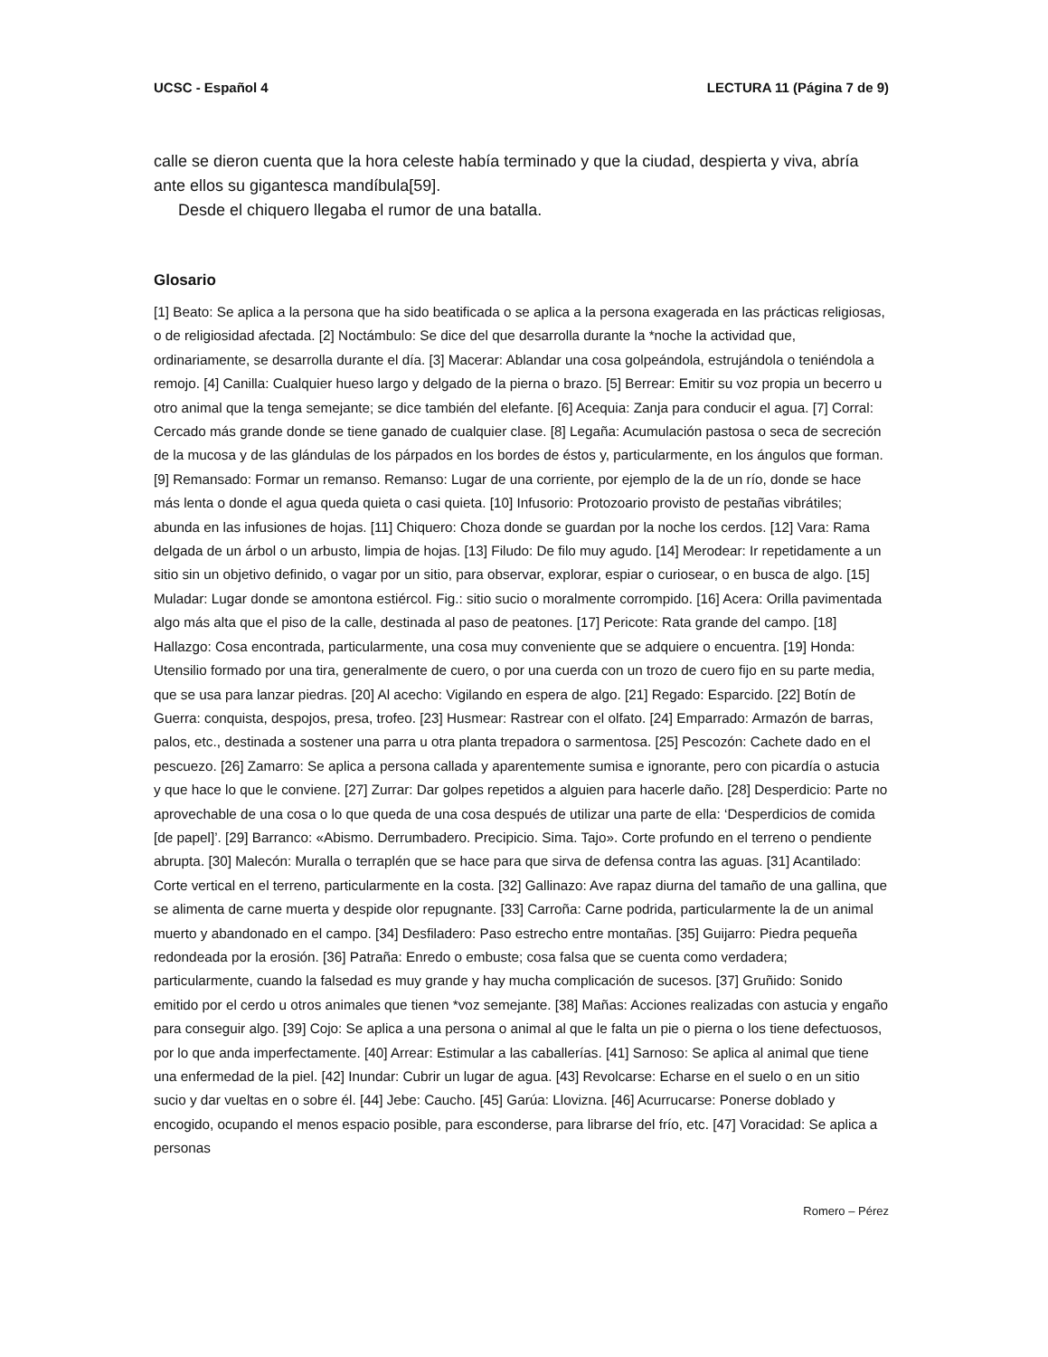UCSC - Español 4 LECTURA 11 (Página 7 de 9)
calle se dieron cuenta que la hora celeste había terminado y que la ciudad, despierta y viva, abría ante ellos su gigantesca mandíbula[59].
Desde el chiquero llegaba el rumor de una batalla.
Glosario
[1] Beato: Se aplica a la persona que ha sido beatificada o se aplica a la persona exagerada en las prácticas religiosas, o de religiosidad afectada. [2] Noctámbulo: Se dice del que desarrolla durante la *noche la actividad que, ordinariamente, se desarrolla durante el día. [3] Macerar: Ablandar una cosa golpeándola, estrujándola o teniéndola a remojo. [4] Canilla: Cualquier hueso largo y delgado de la pierna o brazo. [5] Berrear: Emitir su voz propia un becerro u otro animal que la tenga semejante; se dice también del elefante. [6] Acequia: Zanja para conducir el agua. [7] Corral: Cercado más grande donde se tiene ganado de cualquier clase. [8] Legaña: Acumulación pastosa o seca de secreción de la mucosa y de las glándulas de los párpados en los bordes de éstos y, particularmente, en los ángulos que forman. [9] Remansado: Formar un remanso. Remanso: Lugar de una corriente, por ejemplo de la de un río, donde se hace más lenta o donde el agua queda quieta o casi quieta. [10] Infusorio: Protozoario provisto de pestañas vibrátiles; abunda en las infusiones de hojas. [11] Chiquero: Choza donde se guardan por la noche los cerdos. [12] Vara: Rama delgada de un árbol o un arbusto, limpia de hojas. [13] Filudo: De filo muy agudo. [14] Merodear: Ir repetidamente a un sitio sin un objetivo definido, o vagar por un sitio, para observar, explorar, espiar o curiosear, o en busca de algo. [15] Muladar: Lugar donde se amontona estiércol. Fig.: sitio sucio o moralmente corrompido. [16] Acera: Orilla pavimentada algo más alta que el piso de la calle, destinada al paso de peatones. [17] Pericote: Rata grande del campo. [18] Hallazgo: Cosa encontrada, particularmente, una cosa muy conveniente que se adquiere o encuentra. [19] Honda: Utensilio formado por una tira, generalmente de cuero, o por una cuerda con un trozo de cuero fijo en su parte media, que se usa para lanzar piedras. [20] Al acecho: Vigilando en espera de algo. [21] Regado: Esparcido. [22] Botín de Guerra: conquista, despojos, presa, trofeo. [23] Husmear: Rastrear con el olfato. [24] Emparrado: Armazón de barras, palos, etc., destinada a sostener una parra u otra planta trepadora o sarmentosa. [25] Pescozón: Cachete dado en el pescuezo. [26] Zamarro: Se aplica a persona callada y aparentemente sumisa e ignorante, pero con picardía o astucia y que hace lo que le conviene. [27] Zurrar: Dar golpes repetidos a alguien para hacerle daño. [28] Desperdicio: Parte no aprovechable de una cosa o lo que queda de una cosa después de utilizar una parte de ella: ‘Desperdicios de comida [de papel]’. [29] Barranco: «Abismo. Derrumbadero. Precipicio. Sima. Tajo». Corte profundo en el terreno o pendiente abrupta. [30] Malecón: Muralla o terraplén que se hace para que sirva de defensa contra las aguas. [31] Acantilado: Corte vertical en el terreno, particularmente en la costa. [32] Gallinazo: Ave rapaz diurna del tamaño de una gallina, que se alimenta de carne muerta y despide olor repugnante. [33] Carroña: Carne podrida, particularmente la de un animal muerto y abandonado en el campo. [34] Desfiladero: Paso estrecho entre montañas. [35] Guijarro: Piedra pequeña redondeada por la erosión. [36] Patraña: Enredo o embuste; cosa falsa que se cuenta como verdadera; particularmente, cuando la falsedad es muy grande y hay mucha complicación de sucesos. [37] Gruñido: Sonido emitido por el cerdo u otros animales que tienen *voz semejante. [38] Mañas: Acciones realizadas con astucia y engaño para conseguir algo. [39] Cojo: Se aplica a una persona o animal al que le falta un pie o pierna o los tiene defectuosos, por lo que anda imperfectamente. [40] Arrear: Estimular a las caballerías. [41] Sarnoso: Se aplica al animal que tiene una enfermedad de la piel. [42] Inundar: Cubrir un lugar de agua. [43] Revolcarse: Echarse en el suelo o en un sitio sucio y dar vueltas en o sobre él. [44] Jebe: Caucho. [45] Garúa: Llovizna. [46] Acurrucarse: Ponerse doblado y encogido, ocupando el menos espacio posible, para esconderse, para librarse del frío, etc. [47] Voracidad: Se aplica a personas
Romero – Pérez